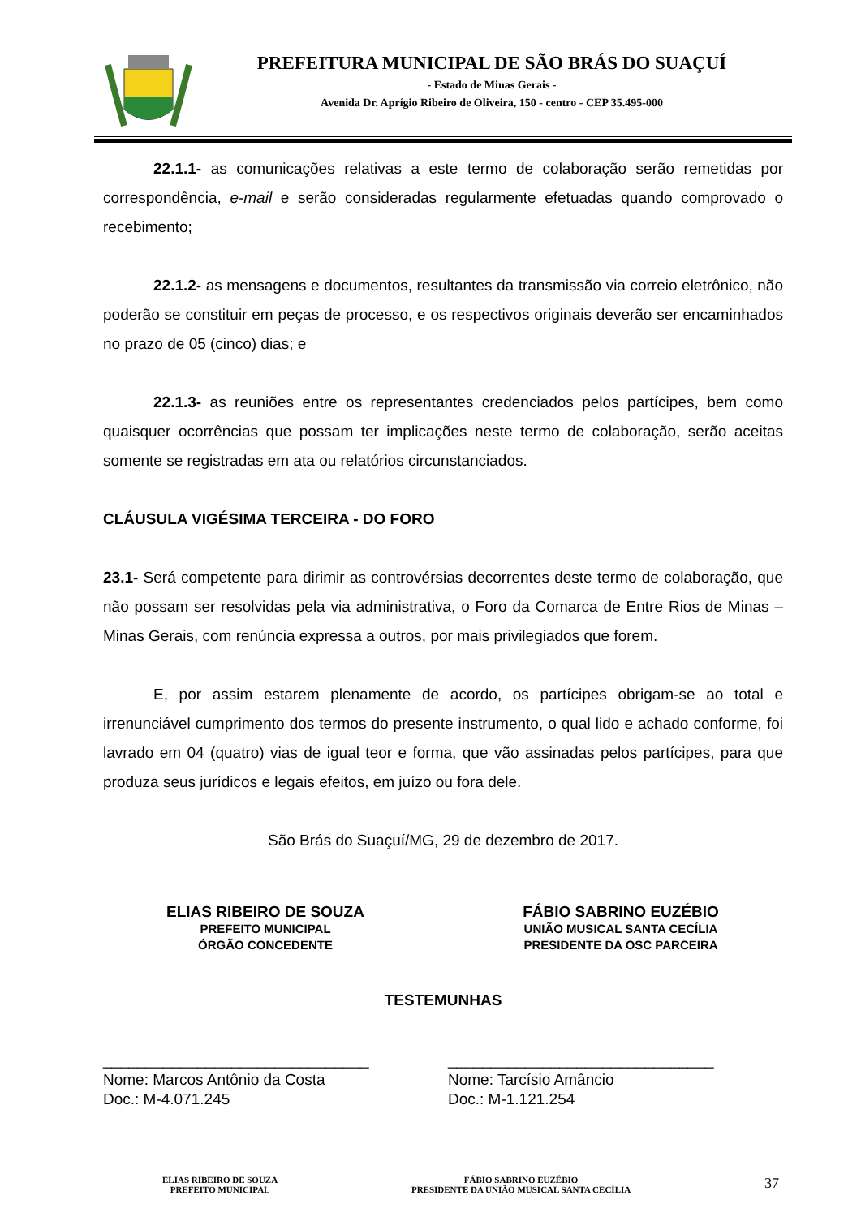PREFEITURA MUNICIPAL DE SÃO BRÁS DO SUAÇUÍ
- Estado de Minas Gerais -
Avenida Dr. Aprígio Ribeiro de Oliveira, 150 - centro - CEP 35.495-000
22.1.1- as comunicações relativas a este termo de colaboração serão remetidas por correspondência, e-mail e serão consideradas regularmente efetuadas quando comprovado o recebimento;
22.1.2- as mensagens e documentos, resultantes da transmissão via correio eletrônico, não poderão se constituir em peças de processo, e os respectivos originais deverão ser encaminhados no prazo de 05 (cinco) dias; e
22.1.3- as reuniões entre os representantes credenciados pelos partícipes, bem como quaisquer ocorrências que possam ter implicações neste termo de colaboração, serão aceitas somente se registradas em ata ou relatórios circunstanciados.
CLÁUSULA VIGÉSIMA TERCEIRA - DO FORO
23.1- Será competente para dirimir as controvérsias decorrentes deste termo de colaboração, que não possam ser resolvidas pela via administrativa, o Foro da Comarca de Entre Rios de Minas – Minas Gerais, com renúncia expressa a outros, por mais privilegiados que forem.
E, por assim estarem plenamente de acordo, os partícipes obrigam-se ao total e irrenunciável cumprimento dos termos do presente instrumento, o qual lido e achado conforme, foi lavrado em 04 (quatro) vias de igual teor e forma, que vão assinadas pelos partícipes, para que produza seus jurídicos e legais efeitos, em juízo ou fora dele.
São Brás do Suaçuí/MG, 29 de dezembro de 2017.
________________________________________
ELIAS RIBEIRO DE SOUZA
PREFEITO MUNICIPAL
ÓRGÃO CONCEDENTE
________________________________________
FÁBIO SABRINO EUZÉBIO
UNIÃO MUSICAL SANTA CECÍLIA
PRESIDENTE DA OSC PARCEIRA
TESTEMUNHAS
_______________________________
Nome: Marcos Antônio da Costa
Doc.: M-4.071.245
_______________________________
Nome: Tarcísio Amâncio
Doc.: M-1.121.254
ELIAS RIBEIRO DE SOUZA
PREFEITO MUNICIPAL
FÁBIO SABRINO EUZÉBIO
PRESIDENTE DA UNIÃO MUSICAL SANTA CECÍLIA
37